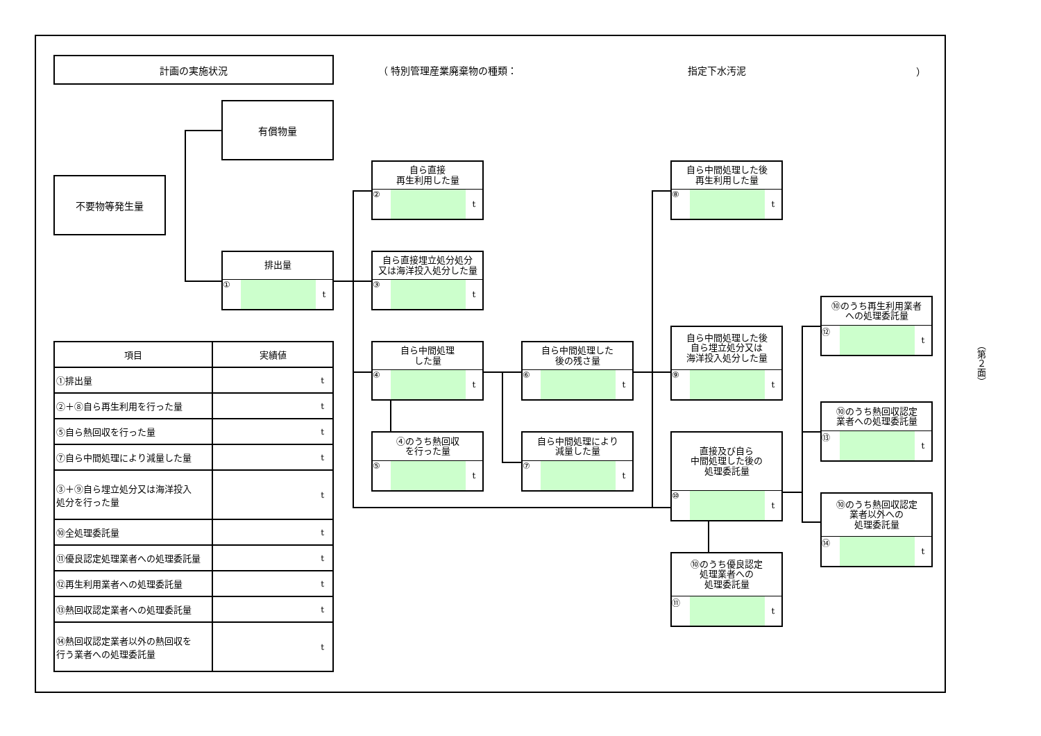計画の実施状況
（ 特別管理産業廃棄物の種類： 指定下水汚泥 ）
有償物量
不要物等発生量
排出量
① t
自ら直接
再生利用した量
② t
自ら直接埋立処分処分
又は海洋投入処分した量
③ t
自ら中間処理した後
再生利用した量
⑧ t
⑩のうち再生利用業者
への処理委託量
⑫ t
自ら中間処理した後
自ら埋立処分又は
海洋投入処分した量
⑨ t
自ら中間処理
した量
④ t
自ら中間処理した
後の残さ量
⑥ t
（第２面）
| 項目 | 実績値 |
| --- | --- |
| ①排出量 | t |
| ②＋⑧自ら再生利用を行った量 | t |
| ⑤自ら熱回収を行った量 | t |
| ⑦自ら中間処理により減量した量 | t |
| ③＋⑨自ら埋立処分又は海洋投入 処分を行った量 | t |
| ⑩全処理委託量 | t |
| ⑪優良認定処理業者への処理委託量 | t |
| ⑫再生利用業者への処理委託量 | t |
| ⑬熱回収認定業者への処理委託量 | t |
| ⑭熱回収認定業者以外の熱回収を 行う業者への処理委託量 | t |
⑩のうち熱回収認定
業者への処理委託量
⑬ t
④のうち熱回収
を行った量
⑤ t
自ら中間処理により
減量した量
⑦ t
直接及び自ら
中間処理した後の
処理委託量
⑩ t
⑩のうち熱回収認定
業者以外への
処理委託量
⑭ t
⑩のうち優良認定
処理業者への
処理委託量
⑪ t